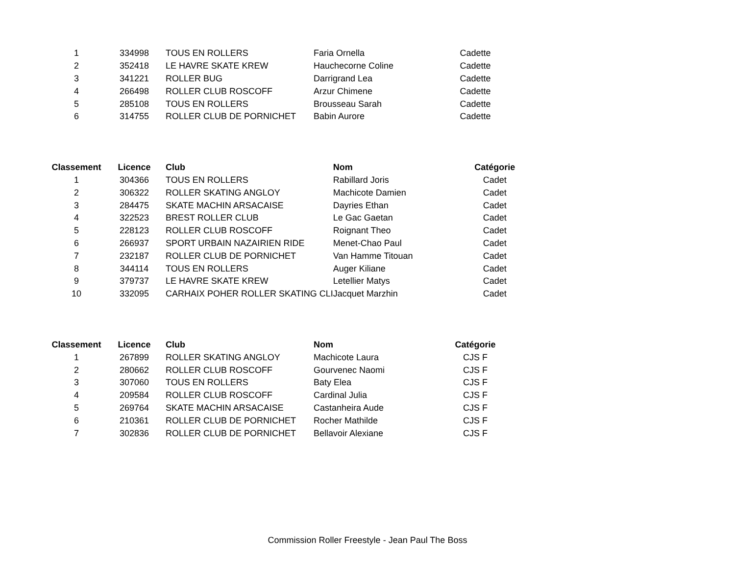| 1 | 334998 | TOUS EN ROLLERS | Faria Ornella | Cadette |
| 2 | 352418 | LE HAVRE SKATE KREW | Hauchecorne Coline | Cadette |
| 3 | 341221 | ROLLER BUG | Darrigrand Lea | Cadette |
| 4 | 266498 | ROLLER CLUB ROSCOFF | Arzur Chimene | Cadette |
| 5 | 285108 | TOUS EN ROLLERS | Brousseau Sarah | Cadette |
| 6 | 314755 | ROLLER CLUB DE PORNICHET | Babin Aurore | Cadette |
| Classement | Licence | Club | Nom | Catégorie |
| --- | --- | --- | --- | --- |
| 1 | 304366 | TOUS EN ROLLERS | Rabillard Joris | Cadet |
| 2 | 306322 | ROLLER SKATING ANGLOY | Machicote Damien | Cadet |
| 3 | 284475 | SKATE MACHIN ARSACAISE | Dayries Ethan | Cadet |
| 4 | 322523 | BREST ROLLER CLUB | Le Gac Gaetan | Cadet |
| 5 | 228123 | ROLLER CLUB ROSCOFF | Roignant Theo | Cadet |
| 6 | 266937 | SPORT URBAIN NAZAIRIEN RIDE | Menet-Chao Paul | Cadet |
| 7 | 232187 | ROLLER CLUB DE PORNICHET | Van Hamme Titouan | Cadet |
| 8 | 344114 | TOUS EN ROLLERS | Auger Kiliane | Cadet |
| 9 | 379737 | LE HAVRE SKATE KREW | Letellier Matys | Cadet |
| 10 | 332095 | CARHAIX POHER ROLLER SKATING CLI | Jacquet Marzhin | Cadet |
| Classement | Licence | Club | Nom | Catégorie |
| --- | --- | --- | --- | --- |
| 1 | 267899 | ROLLER SKATING ANGLOY | Machicote Laura | CJS F |
| 2 | 280662 | ROLLER CLUB ROSCOFF | Gourvenec Naomi | CJS F |
| 3 | 307060 | TOUS EN ROLLERS | Baty Elea | CJS F |
| 4 | 209584 | ROLLER CLUB ROSCOFF | Cardinal Julia | CJS F |
| 5 | 269764 | SKATE MACHIN ARSACAISE | Castanheira Aude | CJS F |
| 6 | 210361 | ROLLER CLUB DE PORNICHET | Rocher Mathilde | CJS F |
| 7 | 302836 | ROLLER CLUB DE PORNICHET | Bellavoir Alexiane | CJS F |
Commission Roller Freestyle - Jean Paul The Boss